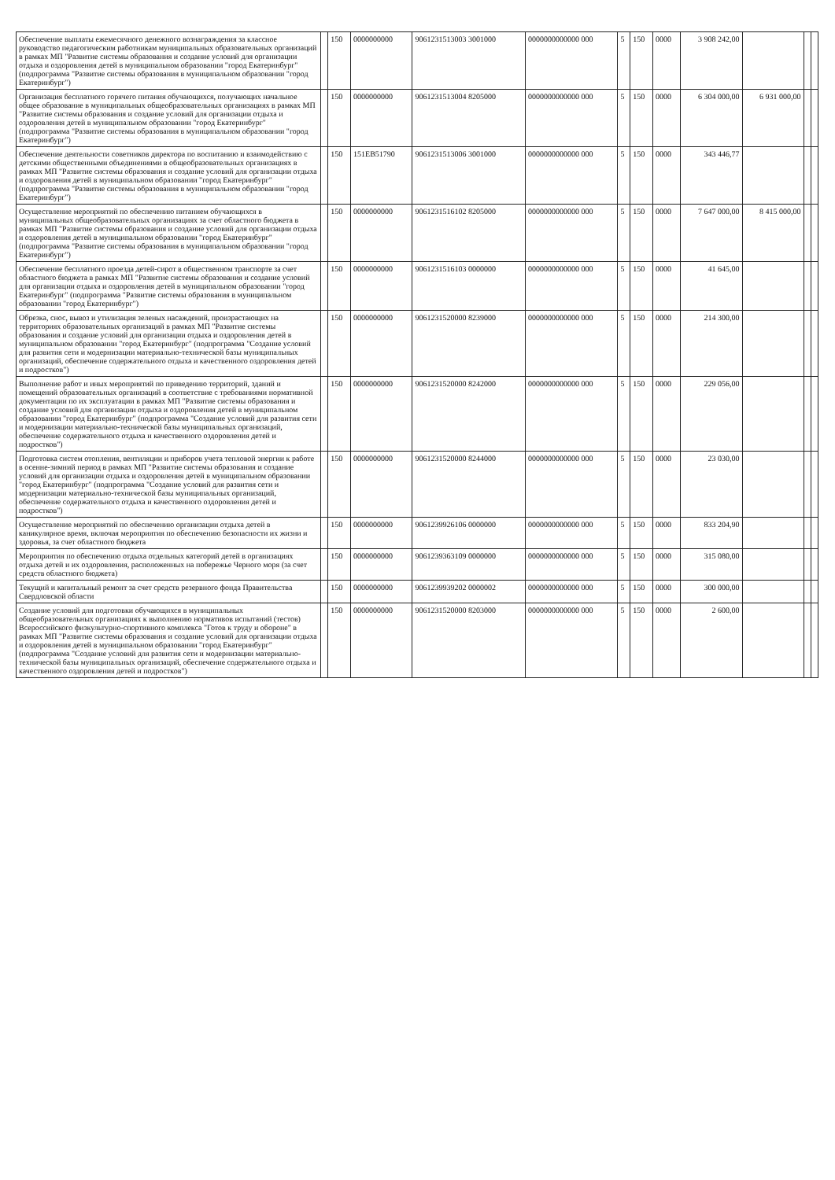| Обеспечение выплаты ежемесячного денежного вознаграждения за классное руководство педагогическим работникам муниципальных образовательных организаций в рамках МП "Развитие системы образования и создание условий для организации отдыха и оздоровления детей в муниципальном образовании "город Екатеринбург" (подпрограмма "Развитие системы образования в муниципальном образовании "город Екатеринбург") | | 150 | 0000000000 | 9061231513003 3001000 | 0000000000000 000 | 5 | 150 | 0000 | 3 908 242,00 | | | |
| Организация бесплатного горячего питания обучающихся, получающих начальное общее образование в муниципальных общеобразовательных организациях в рамках МП "Развитие системы образования и создание условий для организации отдыха и оздоровления детей в муниципальном образовании "город Екатеринбург" (подпрограмма "Развитие системы образования в муниципальном образовании "город Екатеринбург") | | 150 | 0000000000 | 9061231513004 8205000 | 0000000000000 000 | 5 | 150 | 0000 | 6 304 000,00 | 6 931 000,00 | | |
| Обеспечение деятельности советников директора по воспитанию и взаимодействию с детскими общественными объединениями в общеобразовательных организациях в рамках МП "Развитие системы образования и создание условий для организации отдыха и оздоровления детей в муниципальном образовании "город Екатеринбург" (подпрограмма "Развитие системы образования в муниципальном образовании "город Екатеринбург") | | 150 | 151EB51790 | 9061231513006 3001000 | 0000000000000 000 | 5 | 150 | 0000 | 343 446,77 | | | |
| Осуществление мероприятий по обеспечению питанием обучающихся в муниципальных общеобразовательных организациях за счет областного бюджета в рамках МП "Развитие системы образования и создание условий для организации отдыха и оздоровления детей в муниципальном образовании "город Екатеринбург" (подпрограмма "Развитие системы образования в муниципальном образовании "город Екатеринбург") | | 150 | 0000000000 | 9061231516102 8205000 | 0000000000000 000 | 5 | 150 | 0000 | 7 647 000,00 | 8 415 000,00 | | |
| Обеспечение бесплатного проезда детей-сирот в общественном транспорте за счет областного бюджета в рамках МП "Развитие системы образования и создание условий для организации отдыха и оздоровления детей в муниципальном образовании "город Екатеринбург" (подпрограмма "Развитие системы образования в муниципальном образовании "город Екатеринбург") | | 150 | 0000000000 | 9061231516103 0000000 | 0000000000000 000 | 5 | 150 | 0000 | 41 645,00 | | | |
| Обрезка, снос, вывоз и утилизация зеленых насаждений, произрастающих на территориях образовательных организаций в рамках МП "Развитие системы образования и создание условий для организации отдыха и оздоровления детей в муниципальном образовании "город Екатеринбург" (подпрограмма "Создание условий для развития сети и модернизации материально-технической базы муниципальных организаций, обеспечение содержательного отдыха и качественного оздоровления детей и подростков") | | 150 | 0000000000 | 9061231520000 8239000 | 0000000000000 000 | 5 | 150 | 0000 | 214 300,00 | | | |
| Выполнение работ и иных мероприятий по приведению территорий, зданий и помещений образовательных организаций в соответствие с требованиями нормативной документации по их эксплуатации в рамках МП "Развитие системы образования и создание условий для организации отдыха и оздоровления детей в муниципальном образовании "город Екатеринбург" (подпрограмма "Создание условий для развития сети и модернизации материально-технической базы муниципальных организаций, обеспечение содержательного отдыха и качественного оздоровления детей и подростков") | | 150 | 0000000000 | 9061231520000 8242000 | 0000000000000 000 | 5 | 150 | 0000 | 229 056,00 | | | |
| Подготовка систем отопления, вентиляции и приборов учета тепловой энергии к работе в осенне-зимний период в рамках МП "Развитие системы образования и создание условий для организации отдыха и оздоровления детей в муниципальном образовании "город Екатеринбург" (подпрограмма "Создание условий для развития сети и модернизации материально-технической базы муниципальных организаций, обеспечение содержательного отдыха и качественного оздоровления детей и подростков") | | 150 | 0000000000 | 9061231520000 8244000 | 0000000000000 000 | 5 | 150 | 0000 | 23 030,00 | | | |
| Осуществление мероприятий по обеспечению организации отдыха детей в каникулярное время, включая мероприятия по обеспечению безопасности их жизни и здоровья, за счет областного бюджета | | 150 | 0000000000 | 9061239926106 0000000 | 0000000000000 000 | 5 | 150 | 0000 | 833 204,90 | | | |
| Мероприятия по обеспечению отдыха отдельных категорий детей в организациях отдыха детей и их оздоровления, расположенных на побережье Черного моря (за счет средств областного бюджета) | | 150 | 0000000000 | 9061239363109 0000000 | 0000000000000 000 | 5 | 150 | 0000 | 315 080,00 | | | |
| Текущий и капитальный ремонт за счет средств резервного фонда Правительства Свердловской области | | 150 | 0000000000 | 9061239939202 0000002 | 0000000000000 000 | 5 | 150 | 0000 | 300 000,00 | | | |
| Создание условий для подготовки обучающихся в муниципальных общеобразовательных организациях к выполнению нормативов испытаний (тестов) Всероссийского физкультурно-спортивного комплекса "Готов к труду и обороне" в рамках МП "Развитие системы образования и создание условий для организации отдыха и оздоровления детей в муниципальном образовании "город Екатеринбург" (подпрограмма "Создание условий для развития сети и модернизации материально-технической базы муниципальных организаций, обеспечение содержательного отдыха и качественного оздоровления детей и подростков") | | 150 | 0000000000 | 9061231520000 8203000 | 0000000000000 000 | 5 | 150 | 0000 | 2 600,00 | | | |